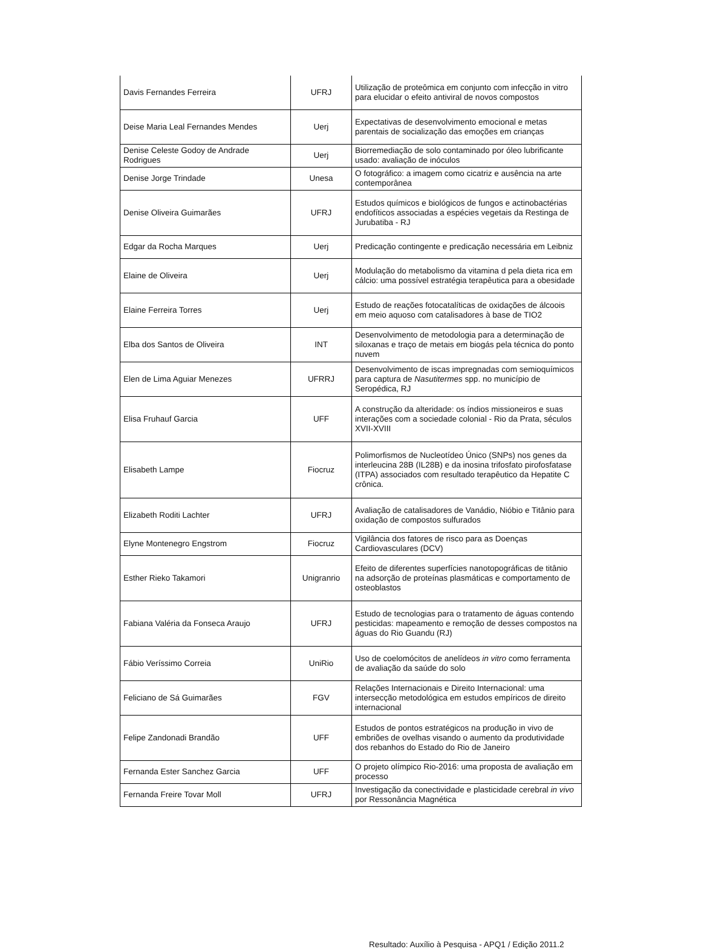| Davis Fernandes Ferreira | UFRJ | Utilização de proteômica em conjunto com infecção in vitro para elucidar o efeito antiviral de novos compostos |
| Deise Maria Leal Fernandes Mendes | Uerj | Expectativas de desenvolvimento emocional e metas parentais de socialização das emoções em crianças |
| Denise Celeste Godoy de Andrade Rodrigues | Uerj | Biorremediação de solo contaminado por óleo lubrificante usado: avaliação de inóculos |
| Denise Jorge Trindade | Unesa | O fotográfico: a imagem como cicatriz e ausência na arte contemporânea |
| Denise Oliveira Guimarães | UFRJ | Estudos químicos e biológicos de fungos e actinobactérias endofíticos associadas a espécies vegetais da Restinga de Jurubatiba - RJ |
| Edgar da Rocha Marques | Uerj | Predicação contingente e predicação necessária em Leibniz |
| Elaine de Oliveira | Uerj | Modulação do metabolismo da vitamina d pela dieta rica em cálcio: uma possível estratégia terapêutica para a obesidade |
| Elaine Ferreira Torres | Uerj | Estudo de reações fotocatalíticas de oxidações de álcoois em meio aquoso com catalisadores à base de TIO2 |
| Elba dos Santos de Oliveira | INT | Desenvolvimento de metodologia para a determinação de siloxanas e traço de metais em biogás pela técnica do ponto nuvem |
| Elen de Lima Aguiar Menezes | UFRRJ | Desenvolvimento de iscas impregnadas com semioquímicos para captura de Nasutitermes spp. no município de Seropédica, RJ |
| Elisa Fruhauf Garcia | UFF | A construção da alteridade: os índios missioneiros e suas interações com a sociedade colonial - Rio da Prata, séculos XVII-XVIII |
| Elisabeth Lampe | Fiocruz | Polimorfismos de Nucleotídeo Único (SNPs) nos genes da interleucina 28B (IL28B) e da inosina trifosfato pirofosfatase (ITPA) associados com resultado terapêutico da Hepatite C crônica. |
| Elizabeth Roditi Lachter | UFRJ | Avaliação de catalisadores de Vanádio, Nióbio e Titânio para oxidação de compostos sulfurados |
| Elyne Montenegro Engstrom | Fiocruz | Vigilância dos fatores de risco para as Doenças Cardiovasculares (DCV) |
| Esther Rieko Takamori | Unigranrio | Efeito de diferentes superfícies nanotopográficas de titânio na adsorção de proteínas plasmáticas e comportamento de osteoblastos |
| Fabiana Valéria da Fonseca Araujo | UFRJ | Estudo de tecnologias para o tratamento de águas contendo pesticidas: mapeamento e remoção de desses compostos na águas do Rio Guandu (RJ) |
| Fábio Veríssimo Correia | UniRio | Uso de coelomócitos de anelídeos in vitro como ferramenta de avaliação da saúde do solo |
| Feliciano de Sá Guimarães | FGV | Relações Internacionais e Direito Internacional: uma intersecção metodológica em estudos empíricos de direito internacional |
| Felipe Zandonadi Brandão | UFF | Estudos de pontos estratégicos na produção in vivo de embriões de ovelhas visando o aumento da produtividade dos rebanhos do Estado do Rio de Janeiro |
| Fernanda Ester Sanchez Garcia | UFF | O projeto olímpico Rio-2016: uma proposta de avaliação em processo |
| Fernanda Freire Tovar Moll | UFRJ | Investigação da conectividade e plasticidade cerebral in vivo por Ressonância Magnética |
Resultado: Auxílio à Pesquisa - APQ1 / Edição 2011.2